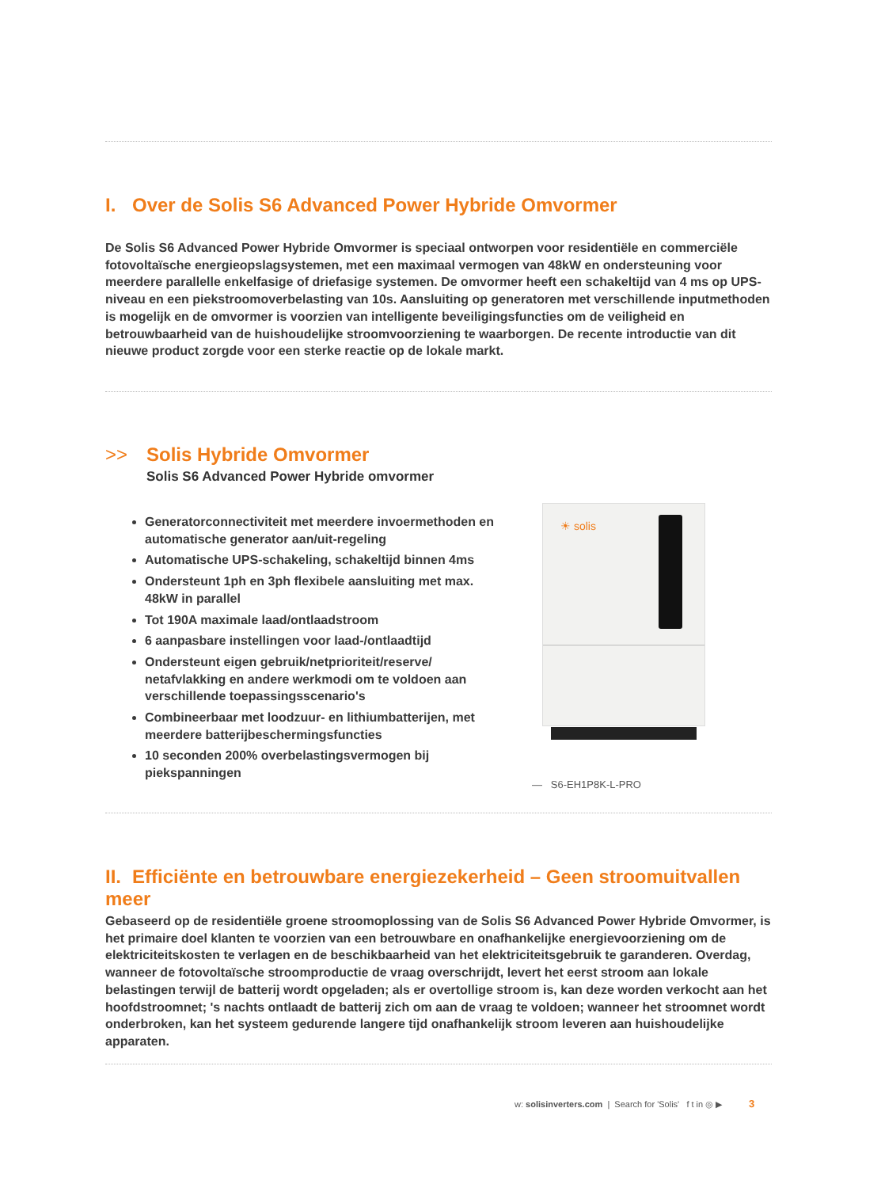I. Over de Solis S6 Advanced Power Hybride Omvormer
De Solis S6 Advanced Power Hybride Omvormer is speciaal ontworpen voor residentiële en commerciële fotovoltaïsche energieopslagsystemen, met een maximaal vermogen van 48kW en ondersteuning voor meerdere parallelle enkelfasige of driefasige systemen. De omvormer heeft een schakeltijd van 4 ms op UPS-niveau en een piekstroomoverbelasting van 10s. Aansluiting op generatoren met verschillende inputmethoden is mogelijk en de omvormer is voorzien van intelligente beveiligingsfuncties om de veiligheid en betrouwbaarheid van de huishoudelijke stroomvoorziening te waarborgen. De recente introductie van dit nieuwe product zorgde voor een sterke reactie op de lokale markt.
>> Solis Hybride Omvormer
Solis S6 Advanced Power Hybride omvormer
Generatorconnectiviteit met meerdere invoermethoden en automatische generator aan/uit-regeling
Automatische UPS-schakeling, schakeltijd binnen 4ms
Ondersteunt 1ph en 3ph flexibele aansluiting met max. 48kW in parallel
Tot 190A maximale laad/ontlaadstroom
6 aanpasbare instellingen voor laad-/ontlaadtijd
Ondersteunt eigen gebruik/netprioriteit/reserve/ netafvlakking en andere werkmodi om te voldoen aan verschillende toepassingsscenario's
Combineerbaar met loodzuur- en lithiumbatterijen, met meerdere batterijbeschermingsfuncties
10 seconden 200% overbelastingsvermogen bij piekspanningen
☀ solis
— S6-EH1P8K-L-PRO
II. Efficiënte en betrouwbare energiezekerheid – Geen stroomuitvallen meer
Gebaseerd op de residentiële groene stroomoplossing van de Solis S6 Advanced Power Hybride Omvormer, is het primaire doel klanten te voorzien van een betrouwbare en onafhankelijke energievoorziening om de elektriciteitskosten te verlagen en de beschikbaarheid van het elektriciteitsgebruik te garanderen. Overdag, wanneer de fotovoltaïsche stroomproductie de vraag overschrijdt, levert het eerst stroom aan lokale belastingen terwijl de batterij wordt opgeladen; als er overtollige stroom is, kan deze worden verkocht aan het hoofdstroomnet; 's nachts ontlaadt de batterij zich om aan de vraag te voldoen; wanneer het stroomnet wordt onderbroken, kan het systeem gedurende langere tijd onafhankelijk stroom leveren aan huishoudelijke apparaten.
w: solisinverters.com | Search for 'Solis' f t in ◎ ▶ 3